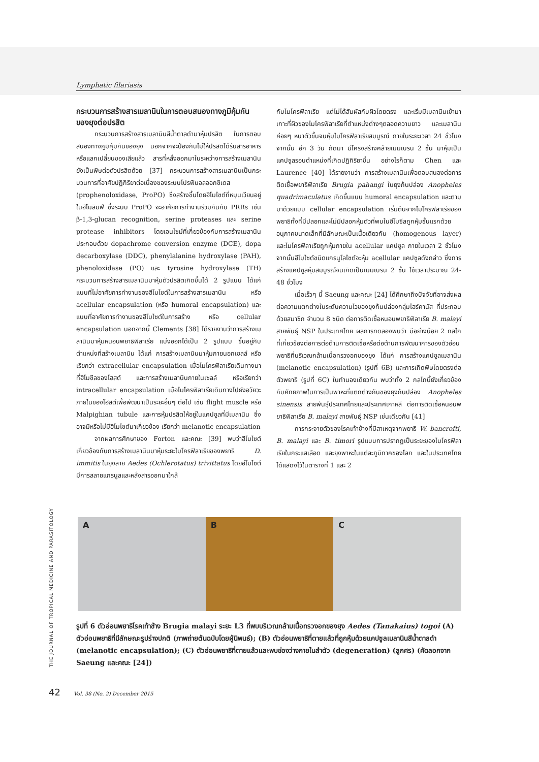Lymphatic filariasis
กระบวนการสร้างสารเมลานินในการตอบสนองทางภูมิคุ้มกันของยุงต่อปรสิต
กระบวนการสร้างสารเมลานินสีน้ำตาลดำมาหุ้มปรสิต ในการตอบสนองทางภูมิคุ้มกันของยุง นอกจากจะป้องกันไม่ให้ปรสิตได้รับสารอาหารหรือแลกเปลี่ยนของเสียแล้ว สารที่หลั่งออกมาในระหว่างการสร้างเมลานินยังเป็นพิษต่อตัวปรสิตด้วย [37] กระบวนการสร้างสารเมลานินเป็นกระบวนการที่อาศัยปฏิกิริยาต่อเนื่องของระบบโปรฟีนอลออกซิเดส (prophenoloxidase, ProPO) ซึ่งสร้างขึ้นโดยฮีโมไซต์ที่หมุนเวียนอยู่ในฮีโมลิมฟ์ ซึ่งระบบ ProPO จะอาศัยการทำงานร่วมกันกับ PRRs เช่น β-1,3-glucan recognition, serine proteases และ serine protease inhibitors โดยเอนไซม์ที่เกี่ยวข้องกับการสร้างเมลานินประกอบด้วย dopachrome conversion enzyme (DCE), dopa decarboxylase (DDC), phenylalanine hydroxylase (PAH), phenoloxidase (PO) และ tyrosine hydroxylase (TH) กระบวนการสร้างสารเมลานินมาหุ้มตัวปรสิตเกิดขึ้นได้ 2 รูปแบบ ได้แก่ แบบที่ไม่อาศัยการทำงานของฮีโมไซต์ในการสร้างสารเมลานิน หรือ acellular encapsulation (หรือ humoral encapsulation) และแบบที่อาศัยการทำงานของฮีโมไซต์ในการสร้าง หรือ cellular encapsulation นอกจากนี้ Clements [38] ได้รายงานว่าการสร้างเมลานินมาหุ้มหนอนพยาธิฟิลาเรีย แบ่งออกได้เป็น 2 รูปแบบ ขึ้นอยู่กับตำแหน่งที่สร้างเมลานิน ได้แก่ การสร้างเมลานินมาหุ้มภายนอกเซลล์ หรือเรียกว่า extracellular encapsulation เมื่อไมโครฟิลาเรียเดินทางมาที่ฮีโมซีลของโฮสต์ และการสร้างเมลานินภายในเซลล์ หรือเรียกว่า intracellular encapsulation เมื่อไมโครฟิลาเรียเดินทางไปยังอวัยวะภายในของโฮสต์เพื่อพัฒนาเป็นระยะอื่นๆ ต่อไป เช่น flight muscle หรือ Malpighian tubule และการหุ้มปรสิตให้อยู่ในแคปซูลที่มีเมลานิน ซึ่งอาจมีหรือไม่มีฮีโมไซต์มาเกี่ยวข้อง เรียกว่า melanotic encapsulation
จากผลการศึกษาของ Forton และคณะ [39] พบว่าฮีโมไซต์เกี่ยวข้องกับการสร้างเมลานินมาหุ้มระยะไมโครฟิลาเรียของพยาธิ D. immitis ในยุงลาย Aedes (Ochlerotatus) trivittatus โดยฮีโมไซต์มีการสลายแกรนูลและหลั่งสารออกมาใกล้
กับไมโครฟิลาเรีย แต่ไม่ได้สัมผัสกับผิวโดยตรง และเริ่มมีเมลานินเข้ามาเกาะที่ผิวของไมโครฟิลาเรียที่ตำแหน่งต่างๆตลอดความยาว และเมลานินค่อยๆ หนาตัวขึ้นจนหุ้มไมโครฟิลาเรียสมบูรณ์ ภายในระยะเวลา 24 ชั่วโมง จากนั้น อีก 3 วัน ถัดมา มีโครงสร้างคล้ายเมมเบรน 2 ชั้น มาหุ้มเป็นแคปซูลรอบตำแหน่งที่เกิดปฏิกิริยาขึ้น อย่างไรก็ตาม Chen และ Laurence [40] ได้รายงานว่า การสร้างเมลานินเพื่อตอบสนองต่อการติดเชื้อพยาธิฟิลาเรีย Brugia pahangi ในยุงก้นปล่อง Anopheles quadrimaculatus เกิดขึ้นแบบ humoral encapsulation และตามมาด้วยแบบ cellular encapsulation เริ่มต้นจากไมโครฟิลาเรียของพยาธิทั้งที่มีปลอกและไม่มีปลอกหุ้มตัวที่พบในฮีโมซีลถูกหุ้มชั้นแรกด้วยอนุภาคขนาดเล็กที่มีลักษณะเป็นเนื้อเดียวกัน (homogenous layer) และไมโครฟิลาเรียถูกหุ้มภายใน acellular แคปซูล ภายในเวลา 2 ชั่วโมง จากนั้นฮีโมไซต์ชนิดแกรนูโลไซต์จะหุ้ม acellular แคปซูลดังกล่าว ซึ่งการสร้างแคปซูลหุ้มสมบูรณ์จนเกิดเป็นเมมเบรน 2 ชั้น ใช้เวลาประมาณ 24-48 ชั่วโมง
เมื่อเร็วๆ นี้ Saeung และคณะ [24] ได้ศึกษาถึงปัจจัยที่อาจส่งผลต่อความแตกต่างในระดับความไวของยุงก้นปล่องกลุ่มไฮร์คานัส ที่ประกอบด้วยสมาชิก จำนวน 8 ชนิด ต่อการติดเชื้อหนอนพยาธิฟิลาเรีย B. malayi สายพันธุ์ NSP ในประเทศไทย ผลการทดลองพบว่า มีอย่างน้อย 2 กลไก ที่เกี่ยวข้องต่อการต่อต้านการติดเชื้อหรือต่อต้านการพัฒนาการของตัวอ่อนพยาธิที่บริเวณกล้ามเนื้อทรวงอกของยุง ได้แก่ การสร้างแคปซูลเมลานิน (melanotic encapsulation) (รูปที่ 6B) และการเกิดพิษโดยตรงต่อตัวพยาธิ (รูปที่ 6C) ในทำนองเดียวกัน พบว่าทั้ง 2 กลไกนี้ยังเกี่ยวข้องกับศักยภาพในการเป็นพาหะที่แตกต่างกันของยุงก้นปล่อง Anopheles sinensis สายพันธุ์ประเทศไทยและประเทศเกาหลี ต่อการติดเชื้อหนอนพยาธิฟิลาเรีย B. malayi สายพันธุ์ NSP เช่นเดียวกัน [41]
การกระจายตัวของโรคเท้าช้างที่มีสาเหตุจากพยาธิ W. bancrofti, B. malayi และ B. timori รูปแบบการปรากฏเป็นระยะของไมโครฟิลาเรียในกระแสเลือด และยุงพาหะในแต่ละภูมิภาคของโลก และในประเทศไทย ได้แสดงไว้ในตารางที่ 1 และ 2
A B C
รูปที่ 6 ตัวอ่อนพยาธิโรคเท้าช้าง Brugia malayi ระยะ L3 ที่พบบริเวณกล้ามเนื้อทรวงอกของยุง Aedes (Tanakaius) togoi (A) ตัวอ่อนพยาธิที่มีลักษณะรูปร่างปกติ (ภาพถ่ายต้นฉบับโดยผู้นิพนธ์); (B) ตัวอ่อนพยาธิที่ตายแล้วที่ถูกหุ้มด้วยแคปซูลเมลานินสีน้ำตาลดำ (melanotic encapsulation); (C) ตัวอ่อนพยาธิที่ตายแล้วและพบช่องว่างภายในลำตัว (degeneration) (ลูกศร) (คัดลอกจาก Saeung และคณะ [24])
THE JOURNAL OF TROPICAL MEDICINE AND PARASITOLOGY
42 Vol. 38 (No. 2) December 2015